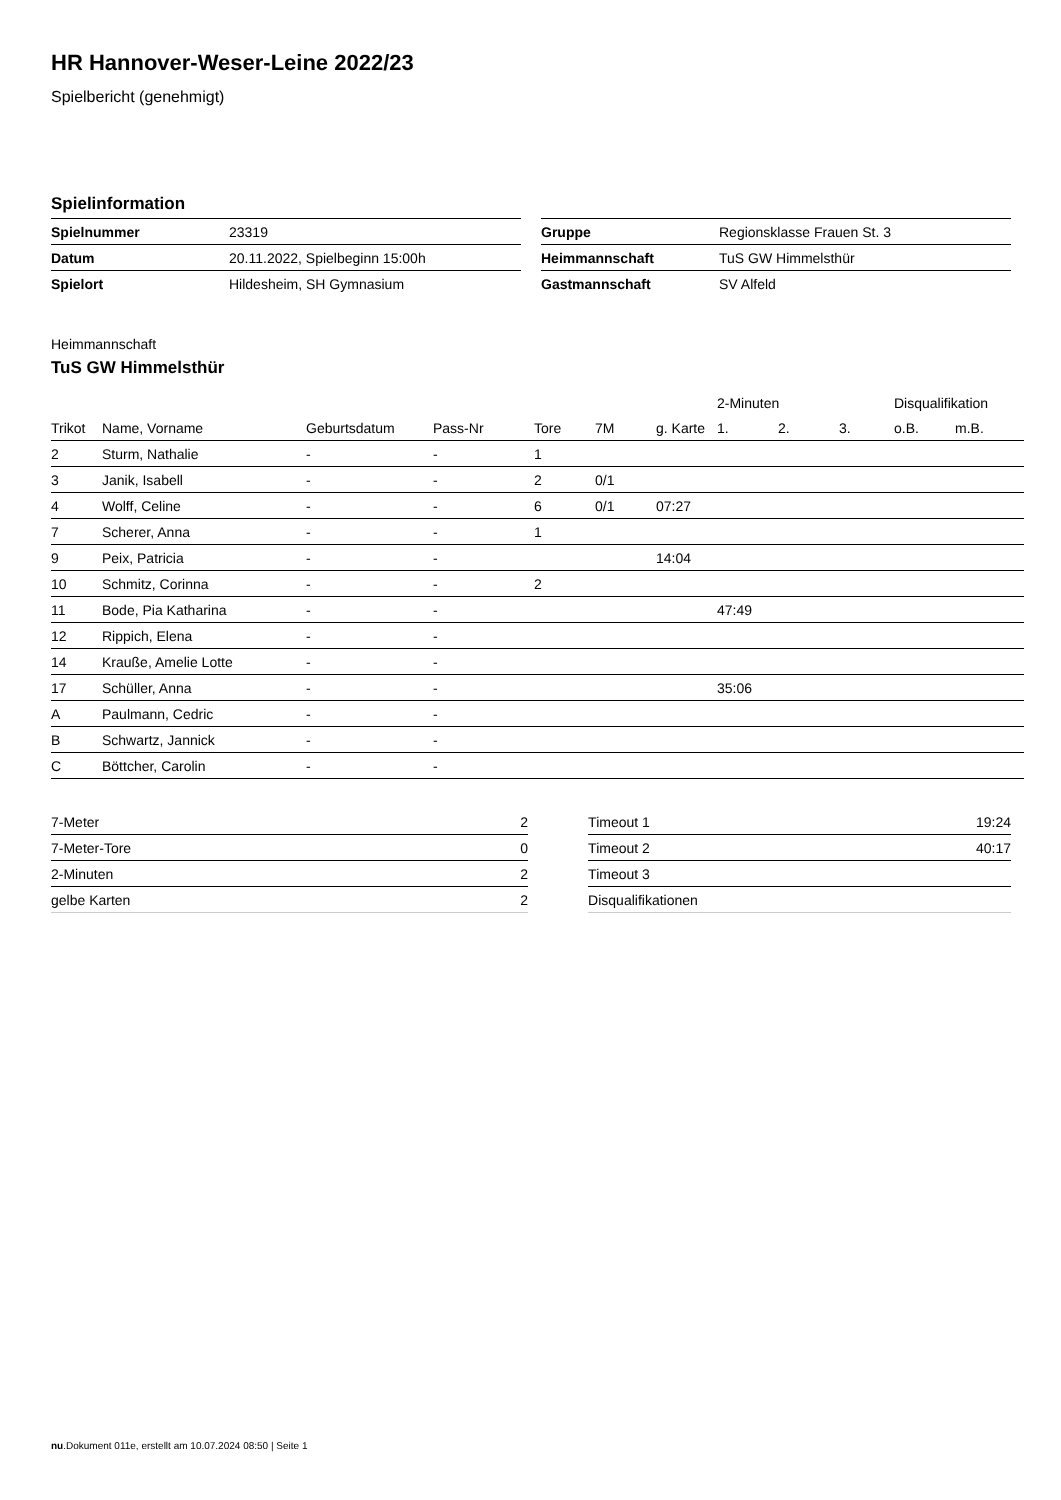HR Hannover-Weser-Leine 2022/23
Spielbericht (genehmigt)
Spielinformation
| Spielnummer | 23319 |
| Datum | 20.11.2022, Spielbeginn 15:00h |
| Spielort | Hildesheim, SH Gymnasium |
| Gruppe | Regionsklasse Frauen St. 3 |
| Heimmannschaft | TuS GW Himmelsthür |
| Gastmannschaft | SV Alfeld |
Heimmannschaft
TuS GW Himmelsthür
| | | | | | | | 2-Minuten | | | Disqualifikation | |
| --- | --- | --- | --- | --- | --- | --- | --- | --- | --- | --- | --- |
| Trikot | Name, Vorname | Geburtsdatum | Pass-Nr | Tore | 7M | g. Karte | 1. | 2. | 3. | o.B. | m.B. |
| 2 | Sturm, Nathalie | - | - | 1 | | | | | | | |
| 3 | Janik, Isabell | - | - | 2 | 0/1 | | | | | | |
| 4 | Wolff, Celine | - | - | 6 | 0/1 | 07:27 | | | | | |
| 7 | Scherer, Anna | - | - | 1 | | | | | | | |
| 9 | Peix, Patricia | - | - | | | 14:04 | | | | | |
| 10 | Schmitz, Corinna | - | - | 2 | | | | | | | |
| 11 | Bode, Pia Katharina | - | - | | | | 47:49 | | | | |
| 12 | Rippich, Elena | - | - | | | | | | | | |
| 14 | Krauße, Amelie Lotte | - | - | | | | | | | | |
| 17 | Schüller, Anna | - | - | | | | 35:06 | | | | |
| A | Paulmann, Cedric | - | - | | | | | | | | |
| B | Schwartz, Jannick | - | - | | | | | | | | |
| C | Böttcher, Carolin | - | - | | | | | | | | |
| 7-Meter | 2 |
| 7-Meter-Tore | 0 |
| 2-Minuten | 2 |
| gelbe Karten | 2 |
| Timeout 1 | 19:24 |
| Timeout 2 | 40:17 |
| Timeout 3 | |
| Disqualifikationen | |
nu.Dokument 011e, erstellt am 10.07.2024 08:50 | Seite 1